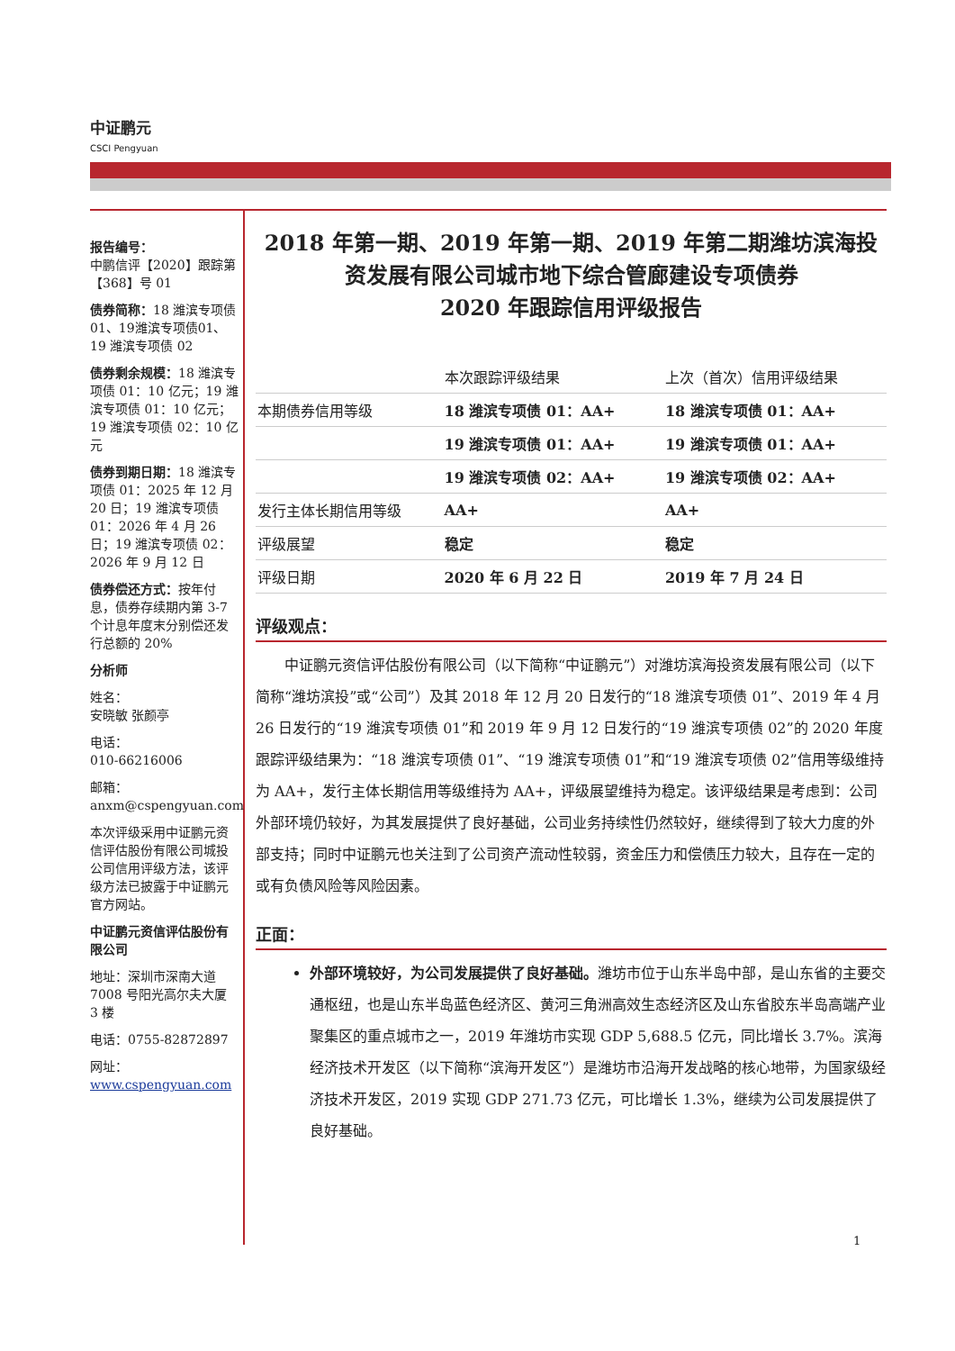中证鹏元
CSCI Pengyuan
报告编号：
中鹏信评【2020】跟踪第【368】号 01
债券简称：18 潍滨专项债01、19潍滨专项债01、19 潍滨专项债 02
债券剩余规模：18 潍滨专项债 01：10 亿元；19 潍滨专项债 01：10 亿元；19 潍滨专项债 02：10 亿元
债券到期日期：18 潍滨专项债 01：2025 年 12 月 20 日；19 潍滨专项债 01：2026 年 4 月 26 日；19 潍滨专项债 02：2026 年 9 月 12 日
债券偿还方式：按年付息，债券存续期内第 3-7 个计息年度末分别偿还发行总额的 20%
分析师
姓名：
安晓敏 张颜亭
电话：
010-66216006
邮箱：
anxm@cspengyuan.com
本次评级采用中证鹏元资信评估股份有限公司城投公司信用评级方法，该评级方法已披露于中证鹏元官方网站。
中证鹏元资信评估股份有限公司
地址：深圳市深南大道 7008 号阳光高尔夫大厦 3 楼
电话：0755-82872897
网址：
www.cspengyuan.com
2018 年第一期、2019 年第一期、2019 年第二期潍坊滨海投资发展有限公司城市地下综合管廊建设专项债券
2020 年跟踪信用评级报告
| | 本次跟踪评级结果 | 上次（首次）信用评级结果 |
| --- | --- | --- |
| 本期债券信用等级 | 18 潍滨专项债 01：AA+ | 18 潍滨专项债 01：AA+ |
| | 19 潍滨专项债 01：AA+ | 19 潍滨专项债 01：AA+ |
| | 19 潍滨专项债 02：AA+ | 19 潍滨专项债 02：AA+ |
| 发行主体长期信用等级 | AA+ | AA+ |
| 评级展望 | 稳定 | 稳定 |
| 评级日期 | 2020 年 6 月 22 日 | 2019 年 7 月 24 日 |
评级观点：
中证鹏元资信评估股份有限公司（以下简称“中证鹏元”）对潍坊滨海投资发展有限公司（以下简称“潍坊滨投”或“公司”）及其 2018 年 12 月 20 日发行的“18 潍滨专项债 01”、2019 年 4 月 26 日发行的“19 潍滨专项债 01”和 2019 年 9 月 12 日发行的“19 潍滨专项债 02”的 2020 年度跟踪评级结果为：“18 潍滨专项债 01”、“19 潍滨专项债 01”和“19 潍滨专项债 02”信用等级维持为 AA+，发行主体长期信用等级维持为 AA+，评级展望维持为稳定。该评级结果是考虑到：公司外部环境仍较好，为其发展提供了良好基础，公司业务持续性仍然较好，继续得到了较大力度的外部支持；同时中证鹏元也关注到了公司资产流动性较弱，资金压力和偿债压力较大，且存在一定的或有负债风险等风险因素。
正面：
外部环境较好，为公司发展提供了良好基础。潍坊市位于山东半岛中部，是山东省的主要交通枢纽，也是山东半岛蓝色经济区、黄河三角洲高效生态经济区及山东省胶东半岛高端产业聚集区的重点城市之一，2019 年潍坊市实现 GDP 5,688.5 亿元，同比增长 3.7%。滨海经济技术开发区（以下简称“滨海开发区”）是潍坊市沿海开发战略的核心地带，为国家级经济技术开发区，2019 实现 GDP 271.73 亿元，可比增长 1.3%，继续为公司发展提供了良好基础。
1